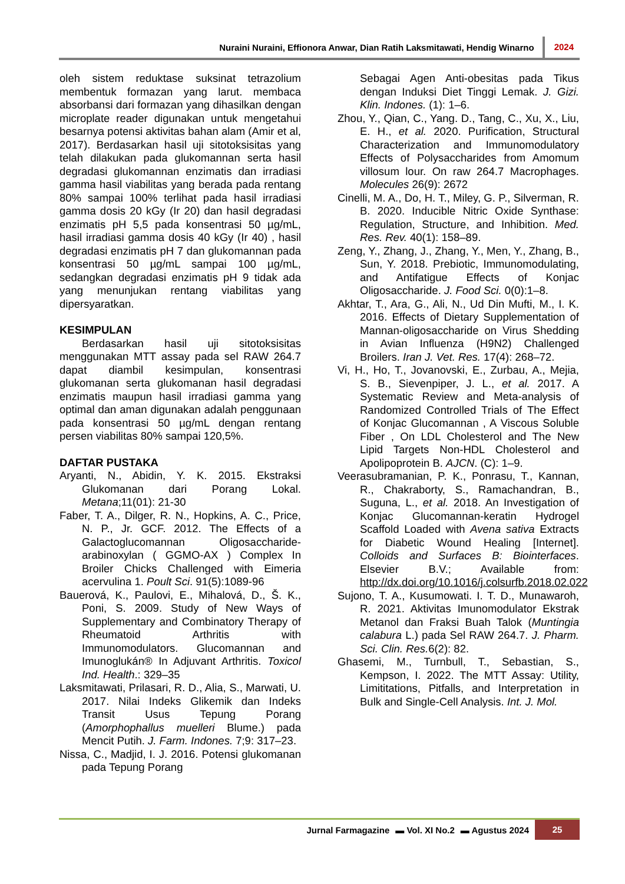Nuraini Nuraini, Effionora Anwar, Dian Ratih Laksmitawati, Hendig Winarno 2024
oleh sistem reduktase suksinat tetrazolium membentuk formazan yang larut. membaca absorbansi dari formazan yang dihasilkan dengan microplate reader digunakan untuk mengetahui besarnya potensi aktivitas bahan alam (Amir et al, 2017). Berdasarkan hasil uji sitotoksisitas yang telah dilakukan pada glukomannan serta hasil degradasi glukomannan enzimatis dan irradiasi gamma hasil viabilitas yang berada pada rentang 80% sampai 100% terlihat pada hasil irradiasi gamma dosis 20 kGy (Ir 20) dan hasil degradasi enzimatis pH 5,5 pada konsentrasi 50 µg/mL, hasil irradiasi gamma dosis 40 kGy (Ir 40) , hasil degradasi enzimatis pH 7 dan glukomannan pada konsentrasi 50 µg/mL sampai 100 µg/mL, sedangkan degradasi enzimatis pH 9 tidak ada yang menunjukan rentang viabilitas yang dipersyaratkan.
KESIMPULAN
Berdasarkan hasil uji sitotoksisitas menggunakan MTT assay pada sel RAW 264.7 dapat diambil kesimpulan, konsentrasi glukomanan serta glukomanan hasil degradasi enzimatis maupun hasil irradiasi gamma yang optimal dan aman digunakan adalah penggunaan pada konsentrasi 50 µg/mL dengan rentang persen viabilitas 80% sampai 120,5%.
DAFTAR PUSTAKA
Aryanti, N., Abidin, Y. K. 2015. Ekstraksi Glukomanan dari Porang Lokal. Metana;11(01): 21-30
Faber, T. A., Dilger, R. N., Hopkins, A. C., Price, N. P., Jr. GCF. 2012. The Effects of a Galactoglucomannan Oligosaccharide-arabinoxylan ( GGMO-AX ) Complex In Broiler Chicks Challenged with Eimeria acervulina 1. Poult Sci. 91(5):1089-96
Bauerová, K., Paulovi, E., Mihalová, D., Š. K., Poni, S. 2009. Study of New Ways of Supplementary and Combinatory Therapy of Rheumatoid Arthritis with Immunomodulators. Glucomannan and Imunoglukán® In Adjuvant Arthritis. Toxicol Ind. Health.: 329–35
Laksmitawati, Prilasari, R. D., Alia, S., Marwati, U. 2017. Nilai Indeks Glikemik dan Indeks Transit Usus Tepung Porang (Amorphophallus muelleri Blume.) pada Mencit Putih. J. Farm. Indones. 7;9: 317–23.
Nissa, C., Madjid, I. J. 2016. Potensi glukomanan pada Tepung Porang
Sebagai Agen Anti-obesitas pada Tikus dengan Induksi Diet Tinggi Lemak. J. Gizi. Klin. Indones. (1): 1–6.
Zhou, Y., Qian, C., Yang. D., Tang, C., Xu, X., Liu, E. H., et al. 2020. Purification, Structural Characterization and Immunomodulatory Effects of Polysaccharides from Amomum villosum lour. On raw 264.7 Macrophages. Molecules 26(9): 2672
Cinelli, M. A., Do, H. T., Miley, G. P., Silverman, R. B. 2020. Inducible Nitric Oxide Synthase: Regulation, Structure, and Inhibition. Med. Res. Rev. 40(1): 158–89.
Zeng, Y., Zhang, J., Zhang, Y., Men, Y., Zhang, B., Sun, Y. 2018. Prebiotic, Immunomodulating, and Antifatigue Effects of Konjac Oligosaccharide. J. Food Sci. 0(0):1–8.
Akhtar, T., Ara, G., Ali, N., Ud Din Mufti, M., I. K. 2016. Effects of Dietary Supplementation of Mannan-oligosaccharide on Virus Shedding in Avian Influenza (H9N2) Challenged Broilers. Iran J. Vet. Res. 17(4): 268–72.
Vi, H., Ho, T., Jovanovski, E., Zurbau, A., Mejia, S. B., Sievenpiper, J. L., et al. 2017. A Systematic Review and Meta-analysis of Randomized Controlled Trials of The Effect of Konjac Glucomannan , A Viscous Soluble Fiber , On LDL Cholesterol and The New Lipid Targets Non-HDL Cholesterol and Apolipoprotein B. AJCN. (C): 1–9.
Veerasubramanian, P. K., Ponrasu, T., Kannan, R., Chakraborty, S., Ramachandran, B., Suguna, L., et al. 2018. An Investigation of Konjac Glucomannan-keratin Hydrogel Scaffold Loaded with Avena sativa Extracts for Diabetic Wound Healing [Internet]. Colloids and Surfaces B: Biointerfaces. Elsevier B.V.; Available from: http://dx.doi.org/10.1016/j.colsurfb.2018.02.022
Sujono, T. A., Kusumowati. I. T. D., Munawaroh, R. 2021. Aktivitas Imunomodulator Ekstrak Metanol dan Fraksi Buah Talok (Muntingia calabura L.) pada Sel RAW 264.7. J. Pharm. Sci. Clin. Res. 6(2): 82.
Ghasemi, M., Turnbull, T., Sebastian, S., Kempson, I. 2022. The MTT Assay: Utility, Limititations, Pitfalls, and Interpretation in Bulk and Single-Cell Analysis. Int. J. Mol.
Jurnal Farmagazine ▬ Vol. XI No.2 ▬ Agustus 2024 25